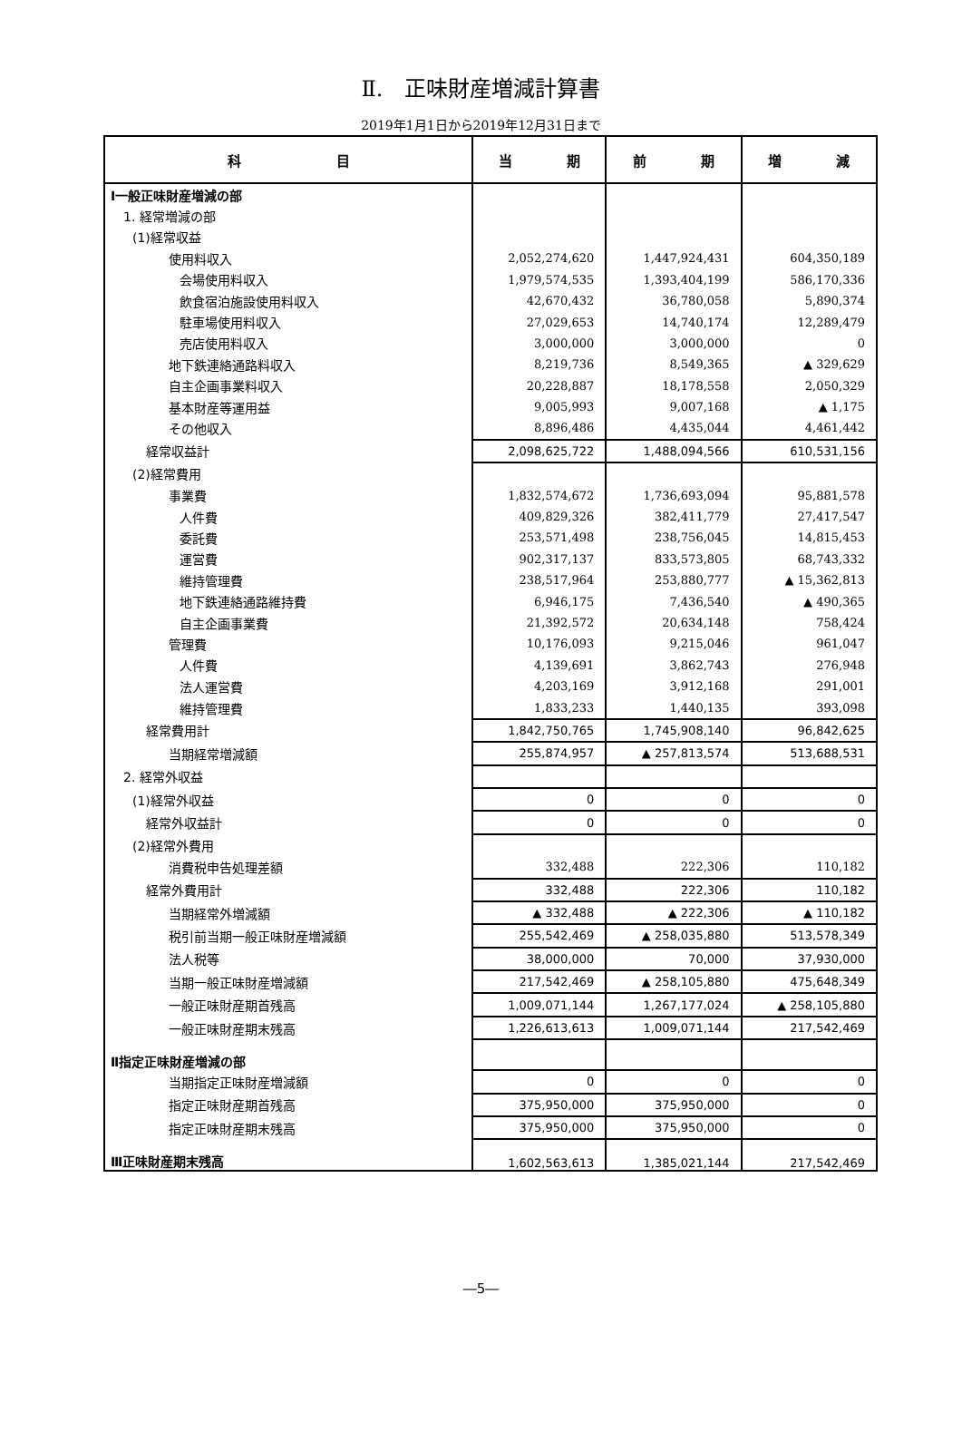Ⅱ.　正味財産増減計算書
2019年1月1日から2019年12月31日まで
| 科 目 | 当 期 | 前 期 | 増 減 |
| --- | --- | --- | --- |
| Ⅰ一般正味財産増減の部 | | | |
| 1. 経常増減の部 | | | |
| (1)経常収益 | | | |
| 使用料収入 | 2,052,274,620 | 1,447,924,431 | 604,350,189 |
| 会場使用料収入 | 1,979,574,535 | 1,393,404,199 | 586,170,336 |
| 飲食宿泊施設使用料収入 | 42,670,432 | 36,780,058 | 5,890,374 |
| 駐車場使用料収入 | 27,029,653 | 14,740,174 | 12,289,479 |
| 売店使用料収入 | 3,000,000 | 3,000,000 | 0 |
| 地下鉄連絡通路料収入 | 8,219,736 | 8,549,365 | ▲ 329,629 |
| 自主企画事業料収入 | 20,228,887 | 18,178,558 | 2,050,329 |
| 基本財産等運用益 | 9,005,993 | 9,007,168 | ▲ 1,175 |
| その他収入 | 8,896,486 | 4,435,044 | 4,461,442 |
| 経常収益計 | 2,098,625,722 | 1,488,094,566 | 610,531,156 |
| (2)経常費用 | | | |
| 事業費 | 1,832,574,672 | 1,736,693,094 | 95,881,578 |
| 人件費 | 409,829,326 | 382,411,779 | 27,417,547 |
| 委託費 | 253,571,498 | 238,756,045 | 14,815,453 |
| 運営費 | 902,317,137 | 833,573,805 | 68,743,332 |
| 維持管理費 | 238,517,964 | 253,880,777 | ▲ 15,362,813 |
| 地下鉄連絡通路維持費 | 6,946,175 | 7,436,540 | ▲ 490,365 |
| 自主企画事業費 | 21,392,572 | 20,634,148 | 758,424 |
| 管理費 | 10,176,093 | 9,215,046 | 961,047 |
| 人件費 | 4,139,691 | 3,862,743 | 276,948 |
| 法人運営費 | 4,203,169 | 3,912,168 | 291,001 |
| 維持管理費 | 1,833,233 | 1,440,135 | 393,098 |
| 経常費用計 | 1,842,750,765 | 1,745,908,140 | 96,842,625 |
| 当期経常増減額 | 255,874,957 | ▲ 257,813,574 | 513,688,531 |
| 2. 経常外収益 | | | |
| (1)経常外収益 | 0 | 0 | 0 |
| 経常外収益計 | 0 | 0 | 0 |
| (2)経常外費用 | | | |
| 消費税申告処理差額 | 332,488 | 222,306 | 110,182 |
| 経常外費用計 | 332,488 | 222,306 | 110,182 |
| 当期経常外増減額 | ▲ 332,488 | ▲ 222,306 | ▲ 110,182 |
| 税引前当期一般正味財産増減額 | 255,542,469 | ▲ 258,035,880 | 513,578,349 |
| 法人税等 | 38,000,000 | 70,000 | 37,930,000 |
| 当期一般正味財産増減額 | 217,542,469 | ▲ 258,105,880 | 475,648,349 |
| 一般正味財産期首残高 | 1,009,071,144 | 1,267,177,024 | ▲ 258,105,880 |
| 一般正味財産期末残高 | 1,226,613,613 | 1,009,071,144 | 217,542,469 |
| Ⅱ指定正味財産増減の部 | | | |
| 当期指定正味財産増減額 | 0 | 0 | 0 |
| 指定正味財産期首残高 | 375,950,000 | 375,950,000 | 0 |
| 指定正味財産期末残高 | 375,950,000 | 375,950,000 | 0 |
| Ⅲ正味財産期末残高 | 1,602,563,613 | 1,385,021,144 | 217,542,469 |
―5―